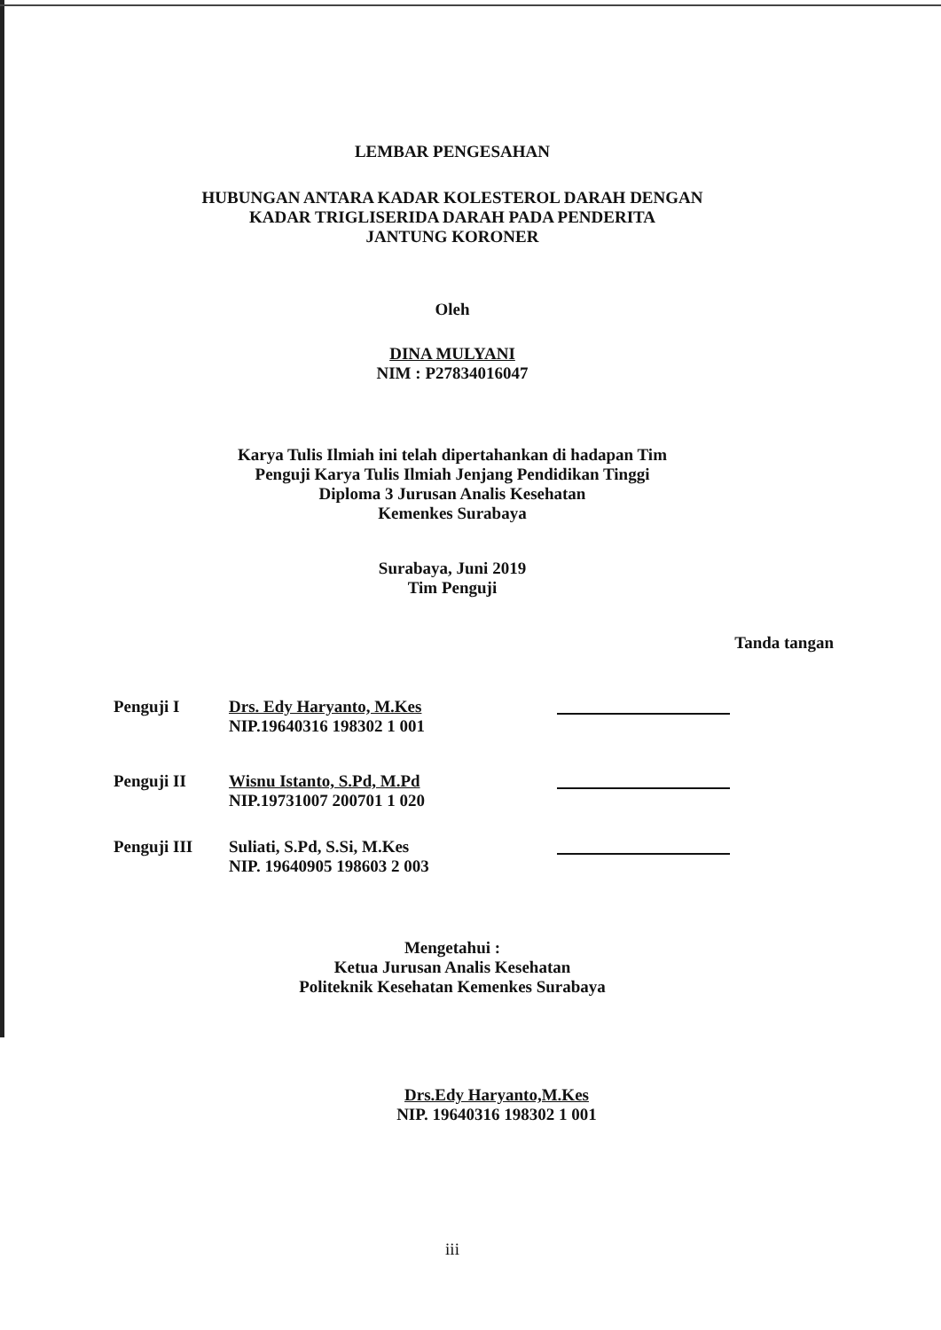LEMBAR PENGESAHAN
HUBUNGAN ANTARA KADAR KOLESTEROL DARAH DENGAN
KADAR TRIGLISERIDA DARAH PADA PENDERITA
JANTUNG KORONER
Oleh
DINA MULYANI
NIM : P27834016047
Karya Tulis Ilmiah ini telah dipertahankan di hadapan Tim
Penguji Karya Tulis Ilmiah Jenjang Pendidikan Tinggi
Diploma 3 Jurusan Analis Kesehatan
Kemenkes Surabaya
Surabaya, Juni 2019
Tim Penguji
Tanda tangan
Penguji I Drs. Edy Haryanto, M.Kes
NIP.19640316 198302 1 001
Penguji II Wisnu Istanto, S.Pd, M.Pd
NIP.19731007 200701 1 020
Penguji III Suliati, S.Pd, S.Si, M.Kes
NIP. 19640905 198603 2 003
Mengetahui :
Ketua Jurusan Analis Kesehatan
Politeknik Kesehatan Kemenkes Surabaya
Drs.Edy Haryanto,M.Kes
NIP. 19640316 198302 1 001
iii